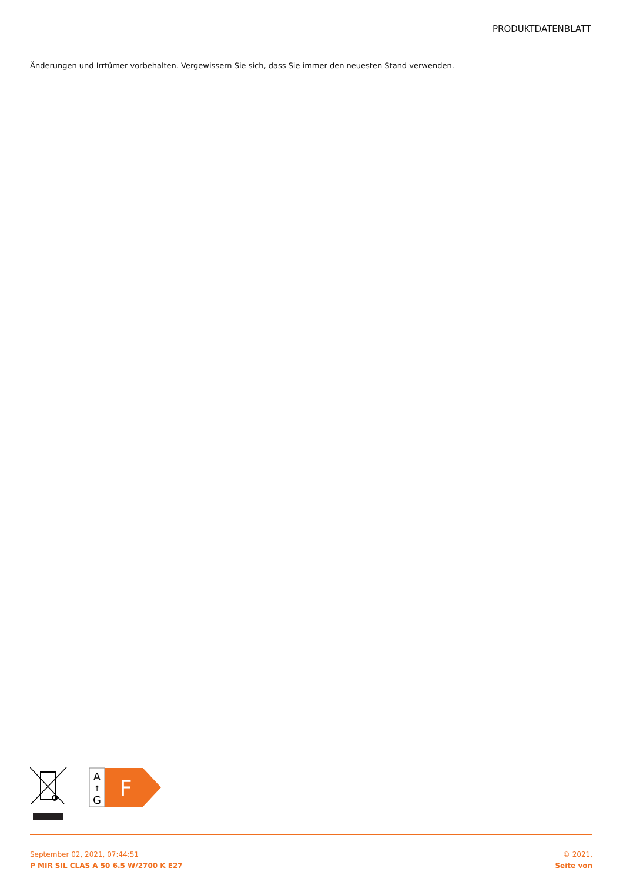PRODUKTDATENBLATT
Änderungen und Irrtümer vorbehalten. Vergewissern Sie sich, dass Sie immer den neuesten Stand verwenden.
A
↑
G
F
September 02, 2021, 07:44:51
P MIR SIL CLAS A 50 6.5 W/2700 K E27
© 2021,
Seite von